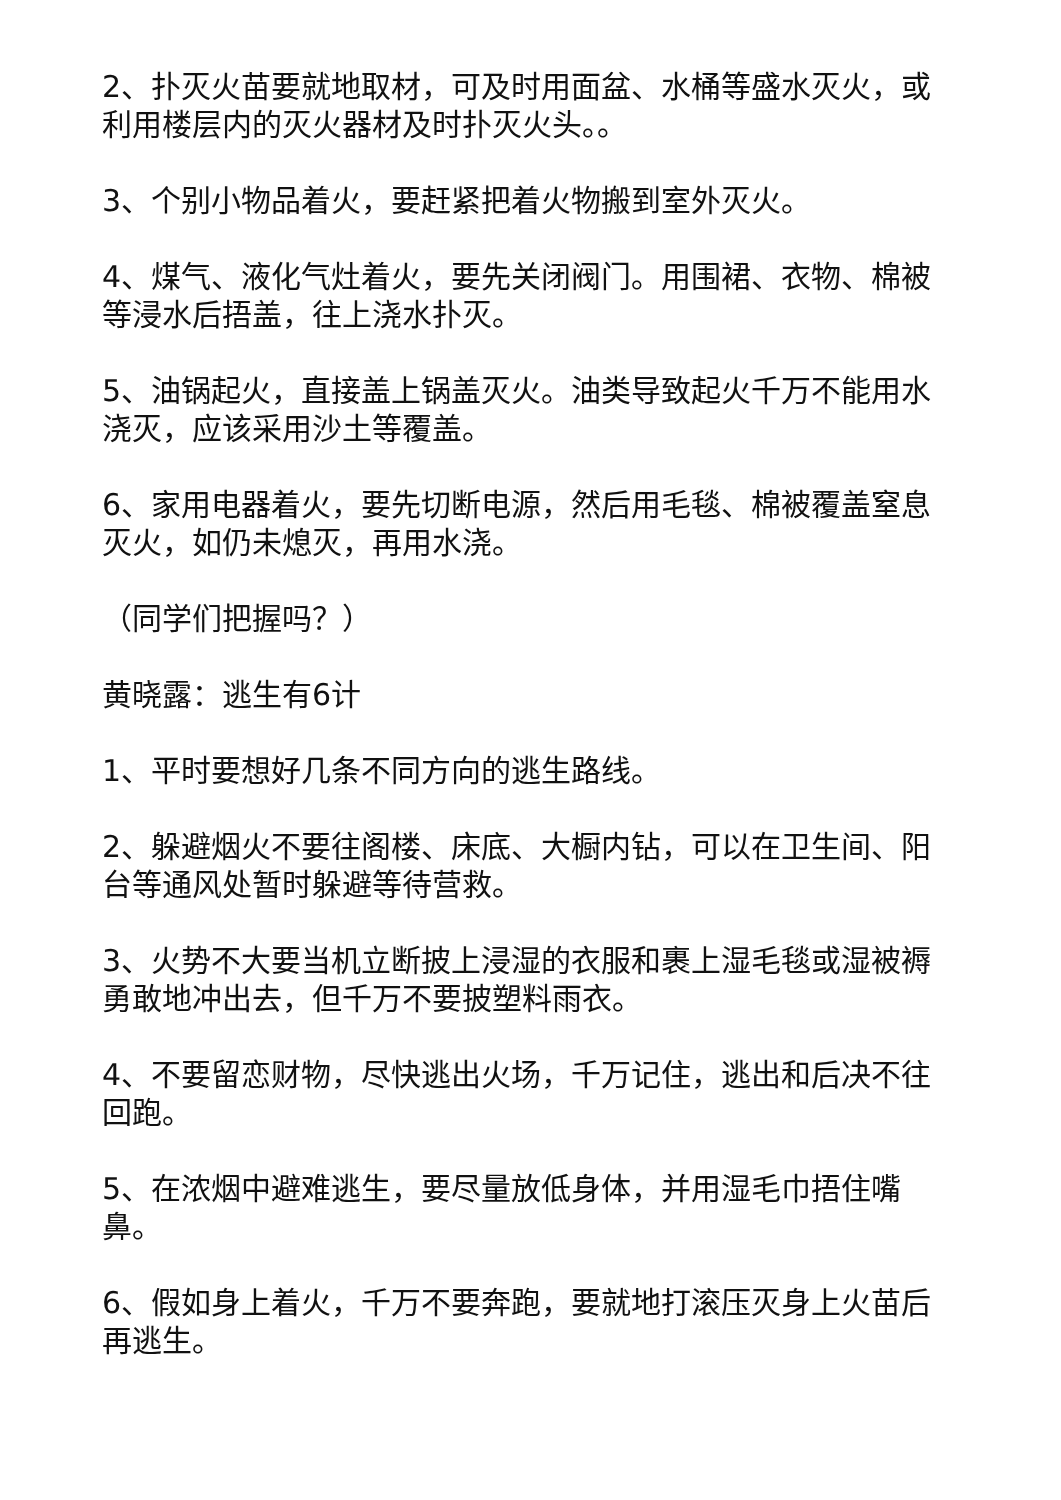2、扑灭火苗要就地取材，可及时用面盆、水桶等盛水灭火，或利用楼层内的灭火器材及时扑灭火头。。
3、个别小物品着火，要赶紧把着火物搬到室外灭火。
4、煤气、液化气灶着火，要先关闭阀门。用围裙、衣物、棉被等浸水后捂盖，往上浇水扑灭。
5、油锅起火，直接盖上锅盖灭火。油类导致起火千万不能用水浇灭，应该采用沙土等覆盖。
6、家用电器着火，要先切断电源，然后用毛毯、棉被覆盖窒息灭火，如仍未熄灭，再用水浇。
（同学们把握吗？）
黄晓露：逃生有6计
1、平时要想好几条不同方向的逃生路线。
2、躲避烟火不要往阁楼、床底、大橱内钻，可以在卫生间、阳台等通风处暂时躲避等待营救。
3、火势不大要当机立断披上浸湿的衣服和裹上湿毛毯或湿被褥勇敢地冲出去，但千万不要披塑料雨衣。
4、不要留恋财物，尽快逃出火场，千万记住，逃出和后决不往回跑。
5、在浓烟中避难逃生，要尽量放低身体，并用湿毛巾捂住嘴鼻。
6、假如身上着火，千万不要奔跑，要就地打滚压灭身上火苗后再逃生。